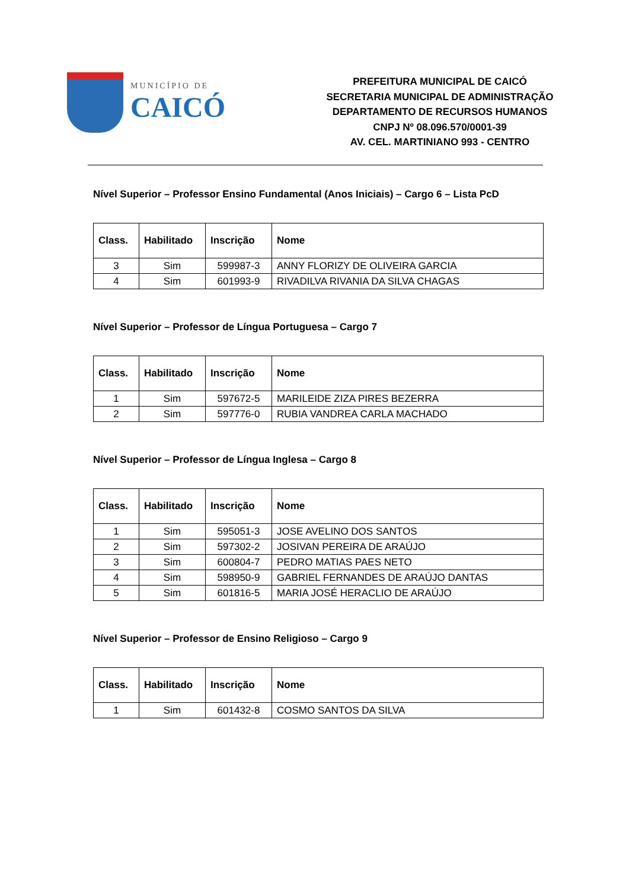MUNICÍPIO DE
CAICÓ
PREFEITURA MUNICIPAL DE CAICÓ
SECRETARIA MUNICIPAL DE ADMINISTRAÇÃO
DEPARTAMENTO DE RECURSOS HUMANOS
CNPJ Nº 08.096.570/0001-39
AV. CEL. MARTINIANO 993 - CENTRO
Nível Superior – Professor Ensino Fundamental (Anos Iniciais) – Cargo 6 – Lista PcD
| Class. | Habilitado | Inscrição | Nome |
| --- | --- | --- | --- |
| 3 | Sim | 599987-3 | ANNY FLORIZY DE OLIVEIRA GARCIA |
| 4 | Sim | 601993-9 | RIVADILVA RIVANIA DA SILVA CHAGAS |
Nível Superior – Professor de Língua Portuguesa – Cargo 7
| Class. | Habilitado | Inscrição | Nome |
| --- | --- | --- | --- |
| 1 | Sim | 597672-5 | MARILEIDE ZIZA PIRES BEZERRA |
| 2 | Sim | 597776-0 | RUBIA VANDREA CARLA MACHADO |
Nível Superior – Professor de Língua Inglesa – Cargo 8
| Class. | Habilitado | Inscrição | Nome |
| --- | --- | --- | --- |
| 1 | Sim | 595051-3 | JOSE AVELINO DOS SANTOS |
| 2 | Sim | 597302-2 | JOSIVAN PEREIRA DE ARAÚJO |
| 3 | Sim | 600804-7 | PEDRO MATIAS PAES NETO |
| 4 | Sim | 598950-9 | GABRIEL FERNANDES DE ARAÚJO DANTAS |
| 5 | Sim | 601816-5 | MARIA JOSÉ HERACLIO DE ARAÚJO |
Nível Superior – Professor de Ensino Religioso – Cargo 9
| Class. | Habilitado | Inscrição | Nome |
| --- | --- | --- | --- |
| 1 | Sim | 601432-8 | COSMO SANTOS DA SILVA |